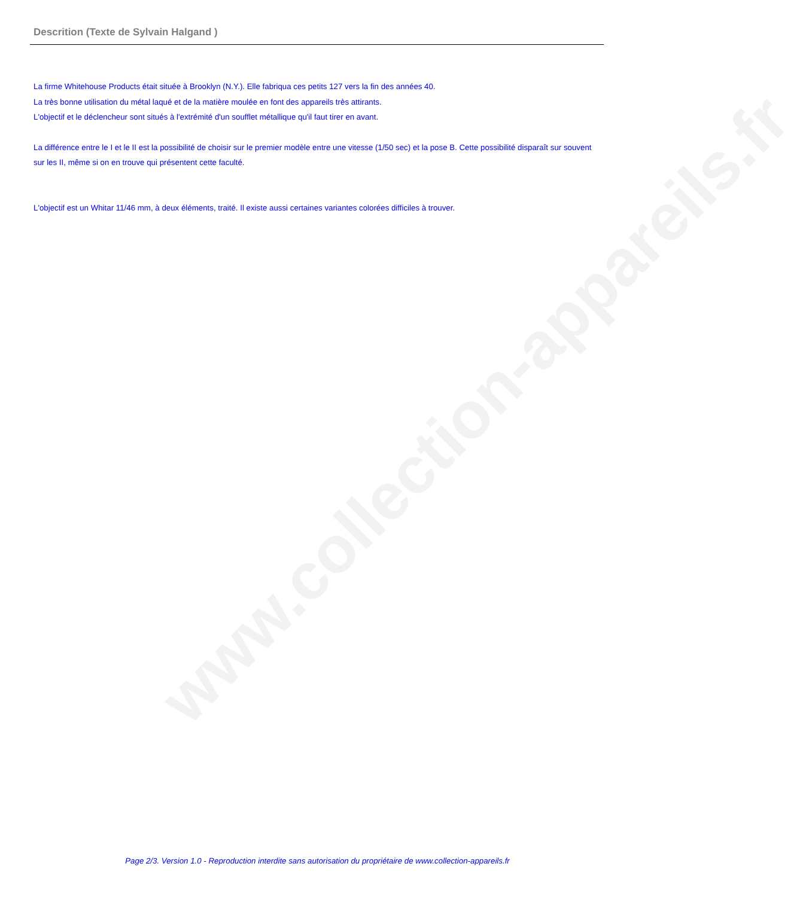www.collection-appareils.fr
Descrition (Texte de Sylvain Halgand )
La firme Whitehouse Products était située à Brooklyn (N.Y.). Elle fabriqua ces petits 127 vers la fin des années 40.
La très bonne utilisation du métal laqué et de la matière moulée en font des appareils très attirants.
L'objectif et le déclencheur sont situés à l'extrémité d'un soufflet métallique qu'il faut tirer en avant.
La différence entre le I et le II est la possibilité de choisir sur le premier modèle entre une vitesse (1/50 sec) et la pose B. Cette possibilité disparaît sur souvent sur les II, même si on en trouve qui présentent cette faculté.
L'objectif est un Whitar 11/46 mm, à deux éléments, traité. Il existe aussi certaines variantes colorées difficiles à trouver.
Page 2/3. Version 1.0 - Reproduction interdite sans autorisation du propriétaire de www.collection-appareils.fr